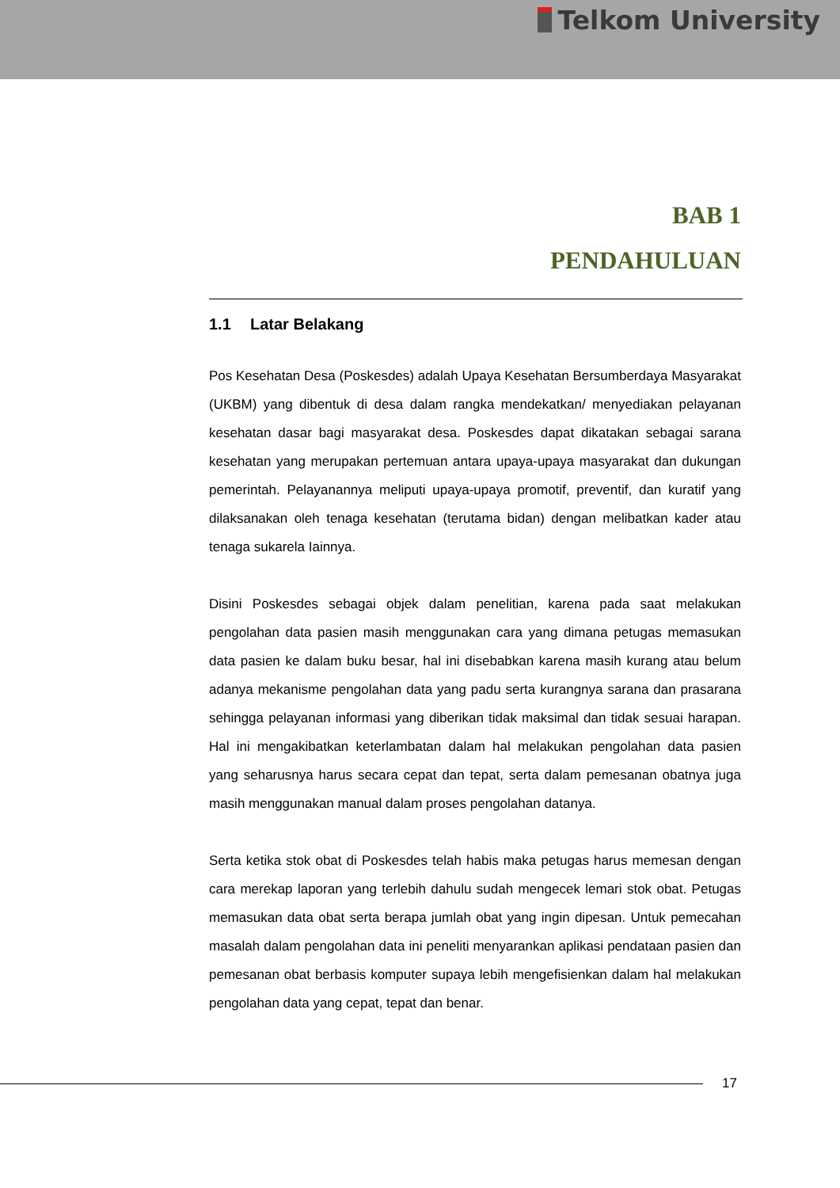Telkom University
BAB 1
PENDAHULUAN
1.1 Latar Belakang
Pos Kesehatan Desa (Poskesdes) adalah Upaya Kesehatan Bersumberdaya Masyarakat (UKBM) yang dibentuk di desa dalam rangka mendekatkan/ menyediakan pelayanan kesehatan dasar bagi masyarakat desa. Poskesdes dapat dikatakan sebagai sarana kesehatan yang merupakan pertemuan antara upaya-upaya masyarakat dan dukungan pemerintah. Pelayanannya meliputi upaya-upaya promotif, preventif, dan kuratif yang dilaksanakan oleh tenaga kesehatan (terutama bidan) dengan melibatkan kader atau tenaga sukarela Iainnya.
Disini Poskesdes sebagai objek dalam penelitian, karena pada saat melakukan pengolahan data pasien masih menggunakan cara yang dimana petugas memasukan data pasien ke dalam buku besar, hal ini disebabkan karena masih kurang atau belum adanya mekanisme pengolahan data yang padu serta kurangnya sarana dan prasarana sehingga pelayanan informasi yang diberikan tidak maksimal dan tidak sesuai harapan. Hal ini mengakibatkan keterlambatan dalam hal melakukan pengolahan data pasien yang seharusnya harus secara cepat dan tepat, serta dalam pemesanan obatnya juga masih menggunakan manual dalam proses pengolahan datanya.
Serta ketika stok obat di Poskesdes telah habis maka petugas harus memesan dengan cara merekap laporan yang terlebih dahulu sudah mengecek lemari stok obat. Petugas memasukan data obat serta berapa jumlah obat yang ingin dipesan. Untuk pemecahan masalah dalam pengolahan data ini peneliti menyarankan aplikasi pendataan pasien dan pemesanan obat berbasis komputer supaya lebih mengefisienkan dalam hal melakukan pengolahan data yang cepat, tepat dan benar.
17